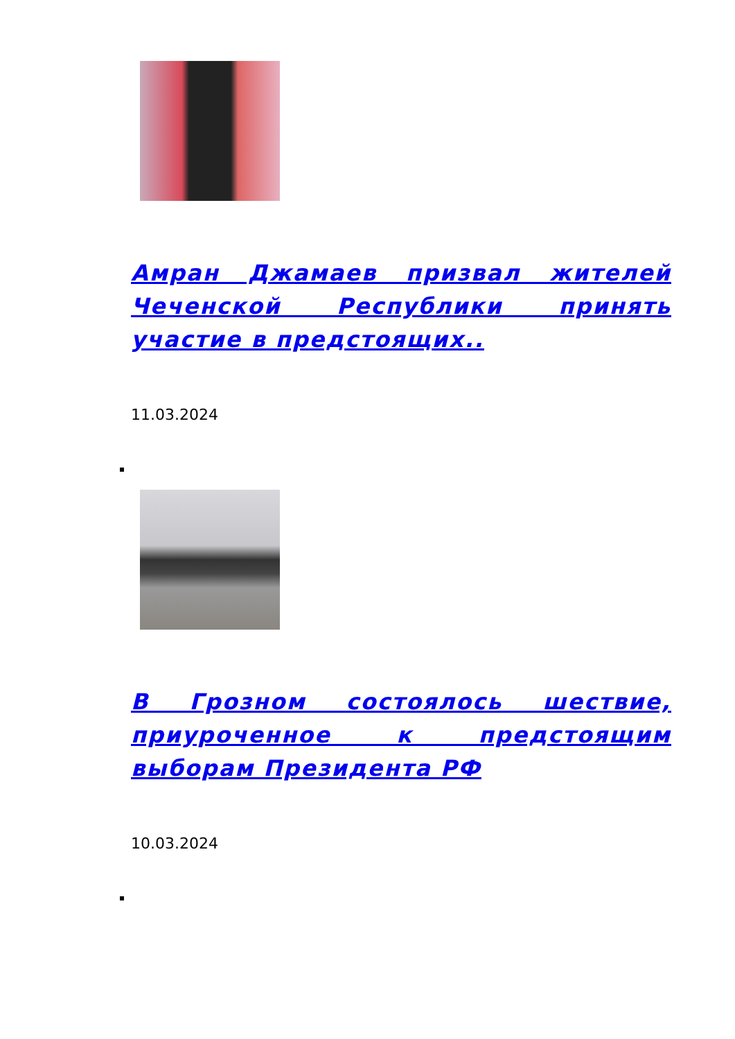Амран Джамаев призвал жителей Чеченской Республики принять участие в предстоящих..
11.03.2024
В Грозном состоялось шествие, приуроченное к предстоящим выборам Президента РФ
10.03.2024